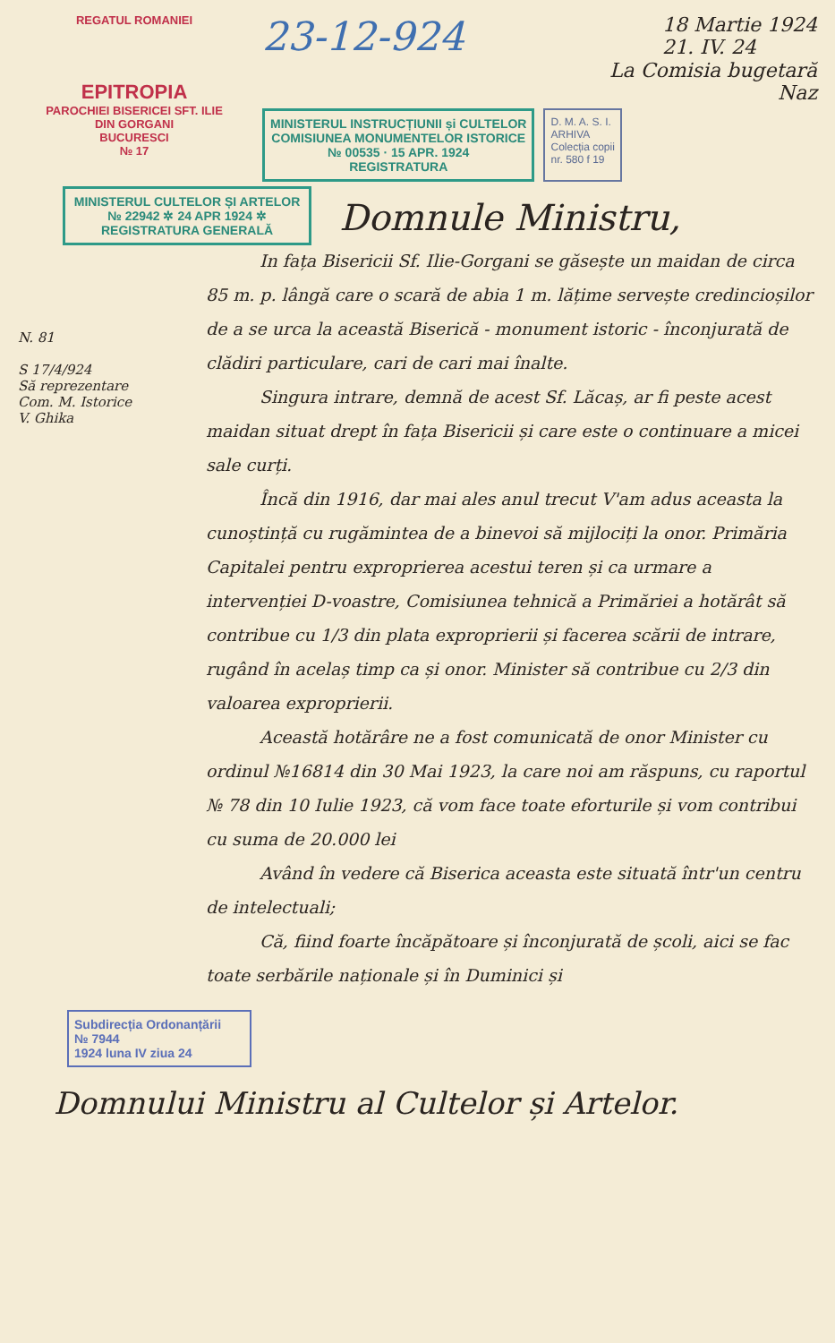REGATUL ROMANIEI
EPITROPIA
PAROCHIEI BISERICEI SFT. ILIE
DIN GORGANI
BUCURESCI
№ 17
23-12-924 18 Martie 1924
21. IV. 24
La Comisia bugetară
Naz
MINISTERUL INSTRUCȚIUNII și CULTELOR
COMISIUNEA MONUMENTELOR ISTORICE
№ 00535 · 15 APR. 1924
REGISTRATURA
D. M. A. S. I.
ARHIVA
Colecția copii
nr. 580 f 19
MINISTERUL CULTELOR ȘI ARTELOR
№ 22942 ✲ 24 APR 1924 ✲
REGISTRATURA GENERALĂ
N. 81
S 17/4/924
Să reprezentare
Com. M. Istorice
V. Ghika
Domnule Ministru,
In fața Bisericii Sf. Ilie-Gorgani se găsește un maidan de circa 85 m. p. lângă care o scară de abia 1 m. lățime servește credincioșilor de a se urca la această Biserică - monument istoric - înconjurată de clădiri particulare, cari de cari mai înalte.
Singura intrare, demnă de acest Sf. Lăcaș, ar fi peste acest maidan situat drept în fața Bisericii și care este o continuare a micei sale curți.
Încă din 1916, dar mai ales anul trecut V'am adus aceasta la cunoștință cu rugămintea de a binevoi să mijlociți la onor. Primăria Capitalei pentru exproprierea acestui teren și ca urmare a intervenției D-voastre, Comisiunea tehnică a Primăriei a hotărât să contribue cu 1/3 din plata exproprierii și facerea scării de intrare, rugând în acelaș timp ca și onor. Minister să contribue cu 2/3 din valoarea exproprierii.
Această hotărâre ne a fost comunicată de onor Minister cu ordinul №16814 din 30 Mai 1923, la care noi am răspuns, cu raportul № 78 din 10 Iulie 1923, că vom face toate eforturile și vom contribui cu suma de 20.000 lei
Având în vedere că Biserica aceasta este situată într'un centru de intelectuali;
Că, fiind foarte încăpătoare și înconjurată de școli, aici se fac toate serbările naționale și în Duminici și
Subdirecția Ordonanțării
№ 7944
1924 luna IV ziua 24
Domnului Ministru al Cultelor și Artelor.